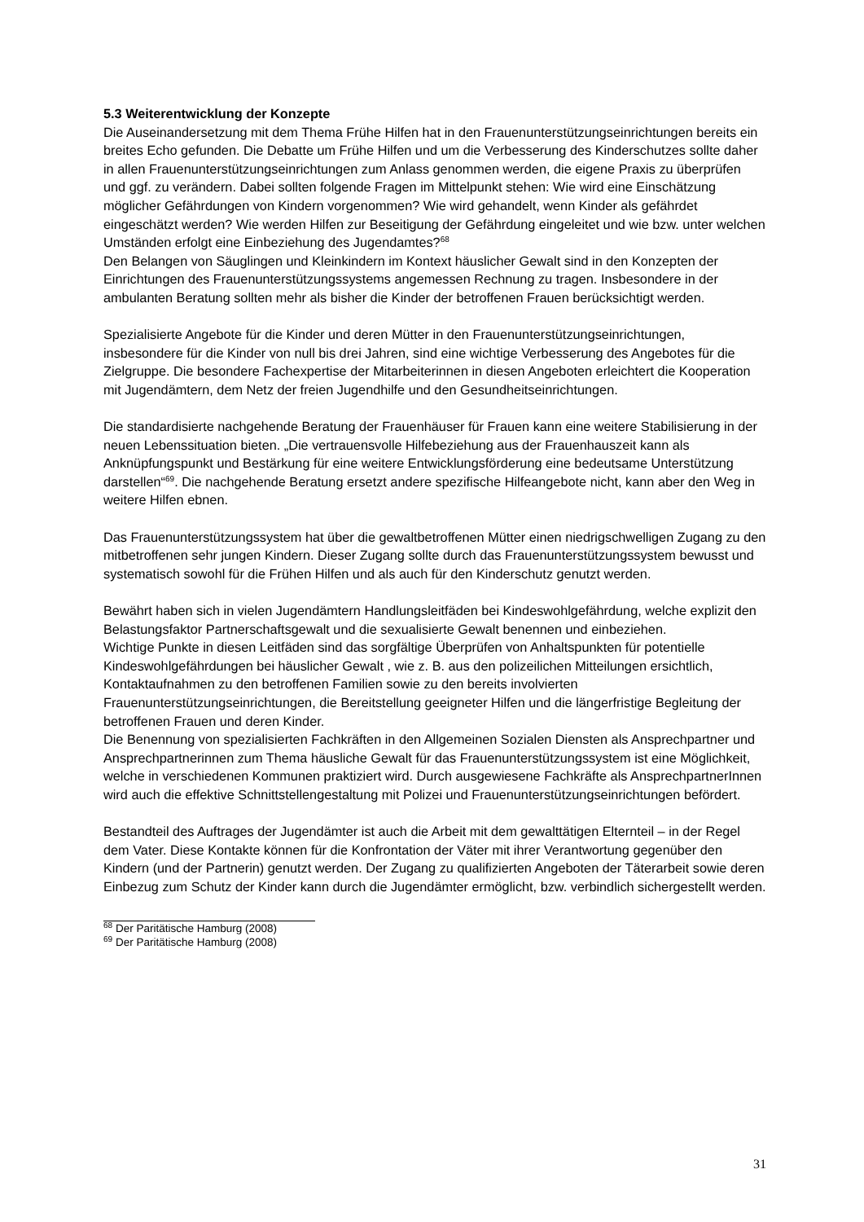5.3 Weiterentwicklung der Konzepte
Die Auseinandersetzung mit dem Thema Frühe Hilfen hat in den Frauenunterstützungseinrichtungen bereits ein breites Echo gefunden. Die Debatte um Frühe Hilfen und um die Verbesserung des Kinderschutzes sollte daher in allen Frauenunterstützungseinrichtungen zum Anlass genommen werden, die eigene Praxis zu überprüfen und ggf. zu verändern. Dabei sollten folgende Fragen im Mittelpunkt stehen: Wie wird eine Einschätzung möglicher Gefährdungen von Kindern vorgenommen? Wie wird gehandelt, wenn Kinder als gefährdet eingeschätzt werden? Wie werden Hilfen zur Beseitigung der Gefährdung eingeleitet und wie bzw. unter welchen Umständen erfolgt eine Einbeziehung des Jugendamtes?<sup>68</sup>
Den Belangen von Säuglingen und Kleinkindern im Kontext häuslicher Gewalt sind in den Konzepten der Einrichtungen des Frauenunterstützungssystems angemessen Rechnung zu tragen. Insbesondere in der ambulanten Beratung sollten mehr als bisher die Kinder der betroffenen Frauen berücksichtigt werden.
Spezialisierte Angebote für die Kinder und deren Mütter in den Frauenunterstützungseinrichtungen, insbesondere für die Kinder von null bis drei Jahren, sind eine wichtige Verbesserung des Angebotes für die Zielgruppe. Die besondere Fachexpertise der Mitarbeiterinnen in diesen Angeboten erleichtert die Kooperation mit Jugendämtern, dem Netz der freien Jugendhilfe und den Gesundheitseinrichtungen.
Die standardisierte nachgehende Beratung der Frauenhäuser für Frauen kann eine weitere Stabilisierung in der neuen Lebenssituation bieten. „Die vertrauensvolle Hilfebeziehung aus der Frauenhauszeit kann als Anknüpfungspunkt und Bestärkung für eine weitere Entwicklungsförderung eine bedeutsame Unterstützung darstellen“<sup>69</sup>. Die nachgehende Beratung ersetzt andere spezifische Hilfeangebote nicht, kann aber den Weg in weitere Hilfen ebnen.
Das Frauenunterstützungssystem hat über die gewaltbetroffenen Mütter einen niedrigschwelligen Zugang zu den mitbetroffenen sehr jungen Kindern. Dieser Zugang sollte durch das Frauenunterstützungssystem bewusst und systematisch sowohl für die Frühen Hilfen und als auch für den Kinderschutz genutzt werden.
Bewährt haben sich in vielen Jugendämtern Handlungsleitfäden bei Kindeswohlgefährdung, welche explizit den Belastungsfaktor Partnerschaftsgewalt und die sexualisierte Gewalt benennen und einbeziehen.
Wichtige Punkte in diesen Leitfäden sind das sorgfältige Überprüfen von Anhaltspunkten für potentielle Kindeswohlgefährdungen bei häuslicher Gewalt , wie z. B. aus den polizeilichen Mitteilungen ersichtlich, Kontaktaufnahmen zu den betroffenen Familien sowie zu den bereits involvierten Frauenunterstützungseinrichtungen, die Bereitstellung geeigneter Hilfen und die längerfristige Begleitung der betroffenen Frauen und deren Kinder.
Die Benennung von spezialisierten Fachkräften in den Allgemeinen Sozialen Diensten als Ansprechpartner und Ansprechpartnerinnen zum Thema häusliche Gewalt für das Frauenunterstützungssystem ist eine Möglichkeit, welche in verschiedenen Kommunen praktiziert wird. Durch ausgewiesene Fachkräfte als AnsprechpartnerInnen wird auch die effektive Schnittstellengestaltung mit Polizei und Frauenunterstützungseinrichtungen befördert.
Bestandteil des Auftrages der Jugendämter ist auch die Arbeit mit dem gewalttätigen Elternteil – in der Regel dem Vater. Diese Kontakte können für die Konfrontation der Väter mit ihrer Verantwortung gegenüber den Kindern (und der Partnerin) genutzt werden. Der Zugang zu qualifizierten Angeboten der Täterarbeit sowie deren Einbezug zum Schutz der Kinder kann durch die Jugendämter ermöglicht, bzw. verbindlich sichergestellt werden.
<sup>68</sup> Der Paritätische Hamburg (2008)
<sup>69</sup> Der Paritätische Hamburg (2008)
31